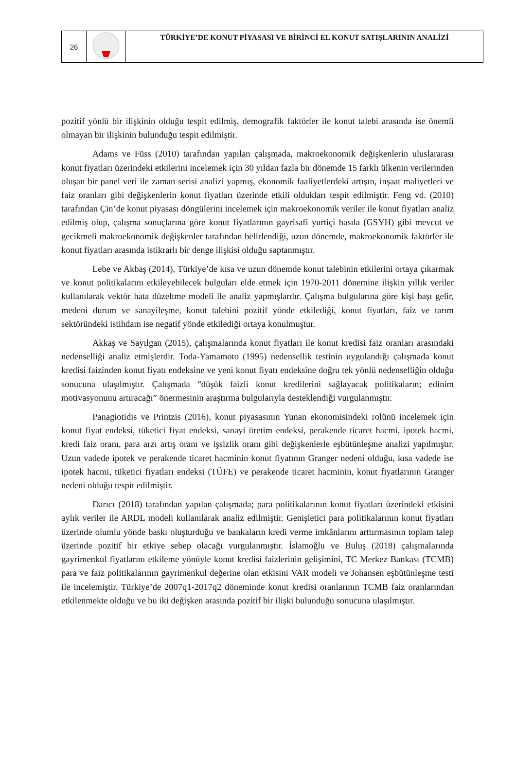| 26 | | TÜRKİYE’DE KONUT PİYASASI VE BİRİNCİ EL KONUT SATIŞLARININ ANALİZİ |
pozitif yönlü bir ilişkinin olduğu tespit edilmiş, demografik faktörler ile konut talebi arasında ise önemli olmayan bir ilişkinin bulunduğu tespit edilmiştir.
Adams ve Füss (2010) tarafından yapılan çalışmada, makroekonomik değişkenlerin uluslararası konut fiyatları üzerindeki etkilerini incelemek için 30 yıldan fazla bir dönemde 15 farklı ülkenin verilerinden oluşan bir panel veri ile zaman serisi analizi yapmış, ekonomik faaliyetlerdeki artışın, inşaat maliyetleri ve faiz oranları gibi değişkenlerin konut fiyatları üzerinde etkili oldukları tespit edilmiştir. Feng vd. (2010) tarafından Çin’de konut piyasası döngülerini incelemek için makroekonomik veriler ile konut fiyatları analiz edilmiş olup, çalışma sonuçlarına göre konut fiyatlarının gayrisafi yurtiçi hasıla (GSYH) gibi mevcut ve gecikmeli makroekonomik değişkenler tarafından belirlendiği, uzun dönemde, makroekonomik faktörler ile konut fiyatları arasında istikrarlı bir denge ilişkisi olduğu saptanmıştır.
Lebe ve Akbaş (2014), Türkiye’de kısa ve uzun dönemde konut talebinin etkilerini ortaya çıkarmak ve konut politikalarını etkileyebilecek bulguları elde etmek için 1970-2011 dönemine ilişkin yıllık veriler kullanılarak vektör hata düzeltme modeli ile analiz yapmışlardır. Çalışma bulgularına göre kişi başı gelir, medeni durum ve sanayileşme, konut talebini pozitif yönde etkilediği, konut fiyatları, faiz ve tarım sektöründeki istihdam ise negatif yönde etkilediği ortaya konulmuştur.
Akkaş ve Sayılgan (2015), çalışmalarında konut fiyatları ile konut kredisi faiz oranları arasındaki nedenselliği analiz etmişlerdir. Toda-Yamamoto (1995) nedensellik testinin uygulandığı çalışmada konut kredisi faizinden konut fiyatı endeksine ve yeni konut fiyatı endeksine doğru tek yönlü nedenselliğin olduğu sonucuna ulaşılmıştır. Çalışmada “düşük faizli konut kredilerini sağlayacak politikaların; edinim motivasyonunu artıracağı” önermesinin araştırma bulgularıyla desteklendiği vurgulanmıştır.
Panagiotidis ve Printzis (2016), konut piyasasının Yunan ekonomisindeki rolünü incelemek için konut fiyat endeksi, tüketici fiyat endeksi, sanayi üretim endeksi, perakende ticaret hacmi, ipotek hacmi, kredi faiz oranı, para arzı artış oranı ve işsizlik oranı gibi değişkenlerle eşbütünleşme analizi yapılmıştır. Uzun vadede ipotek ve perakende ticaret hacminin konut fiyatının Granger nedeni olduğu, kısa vadede ise ipotek hacmi, tüketici fiyatları endeksi (TÜFE) ve perakende ticaret hacminin, konut fiyatlarının Granger nedeni olduğu tespit edilmiştir.
Darıcı (2018) tarafından yapılan çalışmada; para politikalarının konut fiyatları üzerindeki etkisini aylık veriler ile ARDL modeli kullanılarak analiz edilmiştir. Genişletici para politikalarının konut fiyatları üzerinde olumlu yönde baskı oluşturduğu ve bankaların kredi verme imkânlarını arttırmasının toplam talep üzerinde pozitif bir etkiye sebep olacağı vurgulanmıştır. İslamoğlu ve Buluş (2018) çalışmalarında gayrimenkul fiyatlarını etkileme yönüyle konut kredisi faizlerinin gelişimini, TC Merkez Bankası (TCMB) para ve faiz politikalarının gayrimenkul değerine olan etkisini VAR modeli ve Johansen eşbütünleşme testi ile incelemiştir. Türkiye’de 2007q1-2017q2 döneminde konut kredisi oranlarının TCMB faiz oranlarından etkilenmekte olduğu ve bu iki değişken arasında pozitif bir ilişki bulunduğu sonucuna ulaşılmıştır.